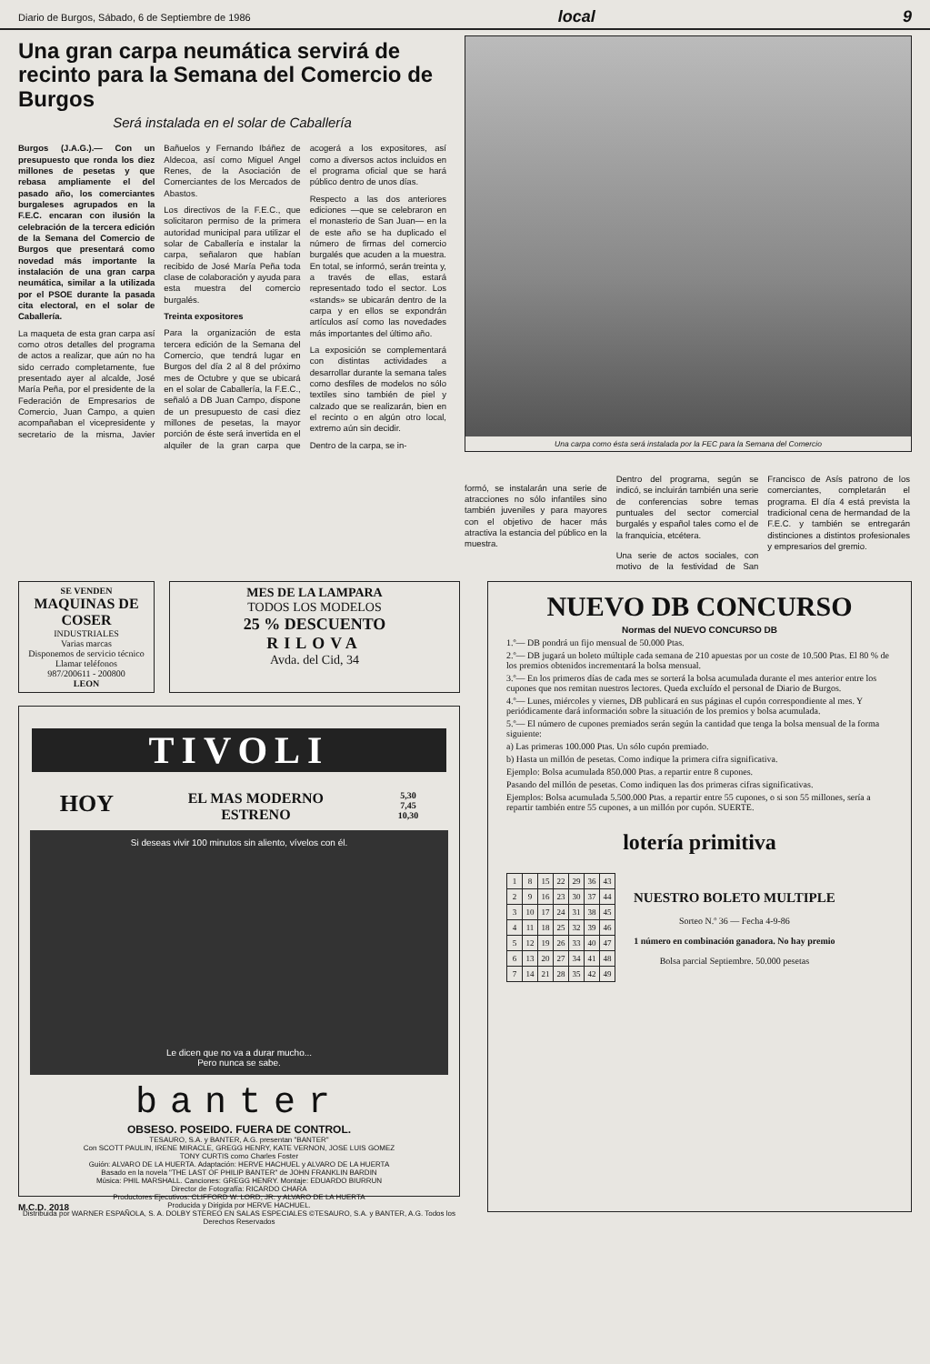Diario de Burgos, Sábado, 6 de Septiembre de 1986 local 9
Una gran carpa neumática servirá de recinto para la Semana del Comercio de Burgos
Será instalada en el solar de Caballería
Burgos (J.A.G.).— Con un presupuesto que ronda los diez millones de pesetas y que rebasa ampliamente el del pasado año, los comerciantes burgaleses agrupados en la F.E.C. encaran con ilusión la celebración de la tercera edición de la Semana del Comercio de Burgos que presentará como novedad más importante la instalación de una gran carpa neumática, similar a la utilizada por el PSOE durante la pasada cita electoral, en el solar de Caballería.
La maqueta de esta gran carpa así como otros detalles del programa de actos a realizar, que aún no ha sido cerrado completamente, fue presentado ayer al alcalde, José María Peña, por el presidente de la Federación de Empresarios de Comercio, Juan Campo, a quien acompañaban el vicepresidente y secretario de la misma, Javier Bañuelos y Fernando Ibáñez de Aldecoa, así como Miguel Angel Renes, de la Asociación de Comerciantes de los Mercados de Abastos.
Los directivos de la F.E.C., que solicitaron permiso de la primera autoridad municipal para utilizar el solar de Caballería e instalar la carpa, señalaron que habían recibido de José María Peña toda clase de colaboración y ayuda para esta muestra del comercio burgalés.
Treinta expositores
Para la organización de esta tercera edición de la Semana del Comercio, que tendrá lugar en Burgos del día 2 al 8 del próximo mes de Octubre y que se ubicará en el solar de Caballería, la F.E.C., señaló a DB Juan Campo, dispone de un presupuesto de casi diez millones de pesetas, la mayor porción de éste será invertida en el alquiler de la gran carpa que acogerá a los expositores, así como a diversos actos incluidos en el programa oficial que se hará público dentro de unos días.
Respecto a las dos anteriores ediciones —que se celebraron en el monasterio de San Juan— en la de este año se ha duplicado el número de firmas del comercio burgalés que acuden a la muestra. En total, se informó, serán treinta y, a través de ellas, estará representado todo el sector. Los «stands» se ubicarán dentro de la carpa y en ellos se expondrán artículos así como las novedades más importantes del último año.
La exposición se complementará con distintas actividades a desarrollar durante la semana tales como desfiles de modelos no sólo textiles sino también de piel y calzado que se realizarán, bien en el recinto o en algún otro local, extremo aún sin decidir.
Dentro de la carpa, se in-
Una carpa como ésta será instalada por la FEC para la Semana del Comercio
formó, se instalarán una serie de atracciones no sólo infantiles sino también juveniles y para mayores con el objetivo de hacer más atractiva la estancia del público en la muestra.
Dentro del programa, según se indicó, se incluirán también una serie de conferencias sobre temas puntuales del sector comercial burgalés y español tales como el de la franquicia, etcétera.
Una serie de actos sociales, con motivo de la festividad de San Francisco de Asís patrono de los comerciantes, completarán el programa. El día 4 está prevista la tradicional cena de hermandad de la F.E.C. y también se entregarán distinciones a distintos profesionales y empresarios del gremio.
SE VENDEN
MAQUINAS DE COSER
INDUSTRIALES
Varias marcas
Disponemos de servicio técnico
Llamar teléfonos
987/200611 - 200800
LEON
MES DE LA LAMPARA
TODOS LOS MODELOS
25 % DESCUENTO
RILOVA
Avda. del Cid, 34
TIVOLI
HOY EL MAS MODERNO
ESTRENO 5,30
7,45
10,30
Si deseas vivir 100 minutos sin aliento, vívelos con él.
Le dicen que no va a durar mucho...
Pero nunca se sabe.
banter
OBSESO. POSEIDO. FUERA DE CONTROL.
TESAURO, S.A. y BANTER, A.G. presentan "BANTER"
Con SCOTT PAULIN, IRENE MIRACLE, GREGG HENRY, KATE VERNON, JOSE LUIS GOMEZ
TONY CURTIS como Charles Foster
Guión: ALVARO DE LA HUERTA. Adaptación: HERVE HACHUEL y ALVARO DE LA HUERTA
Basado en la novela "THE LAST OF PHILIP BANTER" de JOHN FRANKLIN BARDIN
Música: PHIL MARSHALL. Canciones: GREGG HENRY. Montaje: EDUARDO BIURRUN
Director de Fotografía: RICARDO CHARA
Productores Ejecutivos: CLIFFORD W. LORD, JR. y ALVARO DE LA HUERTA
Producida y Dirigida por HERVE HACHUEL.
Distribuida por WARNER ESPAÑOLA, S. A. DOLBY STEREO EN SALAS ESPECIALES ©TESAURO, S.A. y BANTER, A.G. Todos los Derechos Reservados
M.C.D. 2018
NUEVO DB CONCURSO
Normas del NUEVO CONCURSO DB
1.º— DB pondrá un fijo mensual de 50.000 Ptas.
2.º— DB jugará un boleto múltiple cada semana de 210 apuestas por un coste de 10.500 Ptas. El 80 % de los premios obtenidos incrementará la bolsa mensual.
3.º— En los primeros días de cada mes se sorterá la bolsa acumulada durante el mes anterior entre los cupones que nos remitan nuestros lectores. Queda excluído el personal de Diario de Burgos.
4.º— Lunes, miércoles y viernes, DB publicará en sus páginas el cupón correspondiente al mes. Y periódicamente dará información sobre la situación de los premios y bolsa acumulada.
5.º— El número de cupones premiados serán según la cantidad que tenga la bolsa mensual de la forma siguiente:
a) Las primeras 100.000 Ptas. Un sólo cupón premiado.
b) Hasta un millón de pesetas. Como indique la primera cifra significativa.
Ejemplo: Bolsa acumulada 850.000 Ptas. a repartir entre 8 cupones.
Pasando del millón de pesetas. Como indiquen las dos primeras cifras significativas.
Ejemplos: Bolsa acumulada 5.500.000 Ptas. a repartir entre 55 cupones, o si son 55 millones, sería a repartir también entre 55 cupones, a un millón por cupón. SUERTE.
lotería primitiva
| 1 | 8 | 15 | 22 | 29 | 36 | 43 |
| 2 | 9 | 16 | 23 | 30 | 37 | 44 |
| 3 | 10 | 17 | 24 | 31 | 38 | 45 |
| 4 | 11 | 18 | 25 | 32 | 39 | 46 |
| 5 | 12 | 19 | 26 | 33 | 40 | 47 |
| 6 | 13 | 20 | 27 | 34 | 41 | 48 |
| 7 | 14 | 21 | 28 | 35 | 42 | 49 |
NUESTRO BOLETO MULTIPLE
Sorteo N.º 36 — Fecha 4-9-86
1 número en combinación ganadora. No hay premio
Bolsa parcial Septiembre. 50.000 pesetas